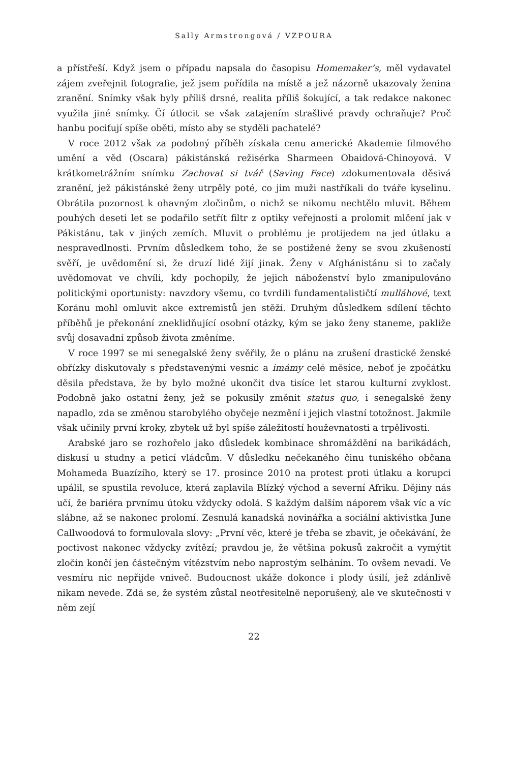Sally Armstrongová / VZPOURA
a přístřeší. Když jsem o případu napsala do časopisu Homemaker’s, měl vydavatel zájem zveřejnit fotografie, jež jsem pořídila na místě a jež názorně ukazovaly ženina zranění. Snímky však byly příliš drsné, realita příliš šokující, a tak redakce nakonec využila jiné snímky. Čí útlocit se však zatajením strašlivé pravdy ochraňuje? Proč hanbu pociťují spíše oběti, místo aby se styděli pachatelé?
V roce 2012 však za podobný příběh získala cenu americké Akademie filmového umění a věd (Oscara) pákistánská režisérka Sharmeen Obaidová-Chinoyová. V krátkometrážním snímku Zachovat si tvář (Saving Face) zdokumentovala děsivá zranění, jež pákistánské ženy utrpěly poté, co jim muži nastříkali do tváře kyselinu. Obrátila pozornost k ohavným zločinům, o nichž se nikomu nechtělo mluvit. Během pouhých deseti let se podařilo setřít filtr z optiky veřejnosti a prolomit mlčení jak v Pákistánu, tak v jiných zemích. Mluvit o problému je protijedem na jed útlaku a nespravedlnosti. Prvním důsledkem toho, že se postižené ženy se svou zkušeností svěří, je uvědomění si, že druzí lidé žijí jinak. Ženy v Afghánistánu si to začaly uvědomovat ve chvíli, kdy pochopily, že jejich náboženství bylo zmanipulováno politickými oportunisty: navzdory všemu, co tvrdili fundamentalističtí mulláhové, text Koránu mohl omluvit akce extremistů jen stěží. Druhým důsledkem sdílení těchto příběhů je překonání zneklidňující osobní otázky, kým se jako ženy staneme, pakliže svůj dosavadní způsob života změníme.
V roce 1997 se mi senegalské ženy svěřily, že o plánu na zrušení drastické ženské obřízky diskutovaly s představenými vesnic a imámy celé měsíce, neboť je zpočátku děsila představa, že by bylo možné ukončit dva tisíce let starou kulturní zvyklost. Podobně jako ostatní ženy, jež se pokusily změnit status quo, i senegalské ženy napadlo, zda se změnou starobylého obyčeje nezmění i jejich vlastní totožnost. Jakmile však učinily první kroky, zbytek už byl spíše záležitostí houževnatosti a trpělivosti.
Arabské jaro se rozhořelo jako důsledek kombinace shromáždění na barikádách, diskusí u studny a peticí vládcům. V důsledku nečekaného činu tuniského občana Mohameda Buazízího, který se 17. prosince 2010 na protest proti útlaku a korupci upálil, se spustila revoluce, která zaplavila Blízký východ a severní Afriku. Dějiny nás učí, že bariéra prvnímu útoku vždycky odolá. S každým dalším náporem však víc a víc slábne, až se nakonec prolomí. Zesnulá kanadská novinářka a sociální aktivistka June Callwoodová to formulovala slovy: „První věc, které je třeba se zbavit, je očekávání, že poctivost nakonec vždycky zvítězí; pravdou je, že většina pokusů zakročit a vymýtit zločin končí jen částečným vítězstvím nebo naprostým selháním. To ovšem nevadí. Ve vesmíru nic nepřijde vniveč. Budoucnost ukáže dokonce i plody úsilí, jež zdánlivě nikam nevede. Zdá se, že systém zůstal neotřesitelně neporušený, ale ve skutečnosti v něm zejí
22